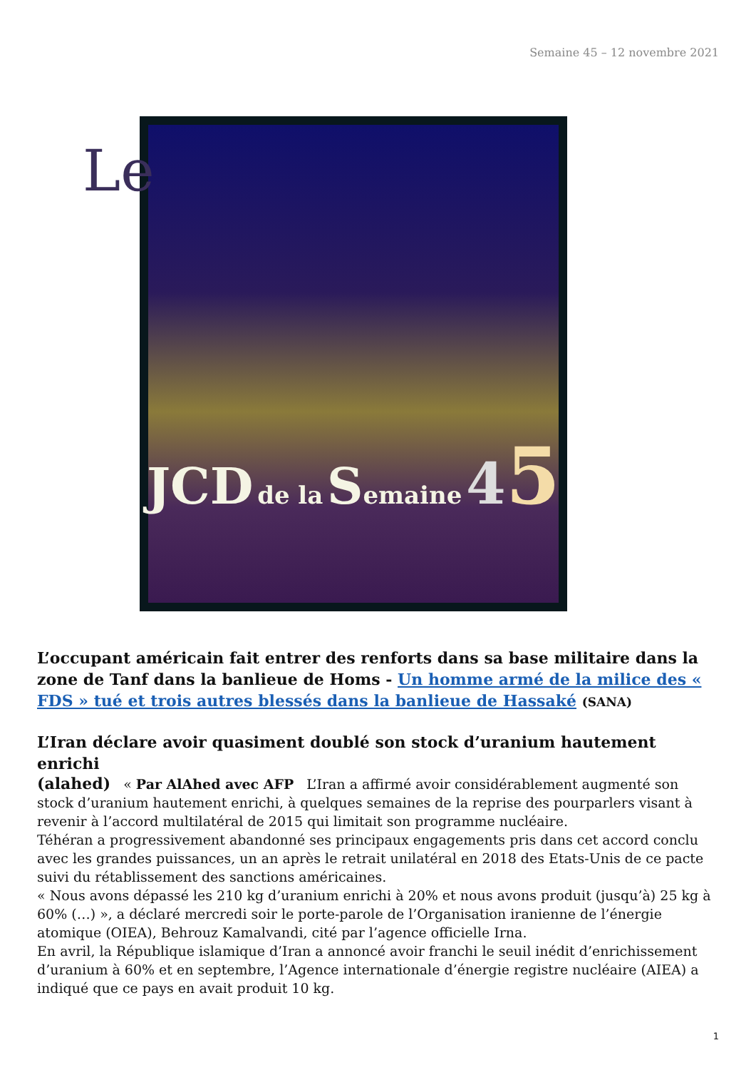Semaine 45 – 12 novembre 2021
Le
JCD de la Semaine 45
L’occupant américain fait entrer des renforts dans sa base militaire dans la zone de Tanf dans la banlieue de Homs - Un homme armé de la milice des « FDS » tué et trois autres blessés dans la banlieue de Hassaké (SANA)
L’Iran déclare avoir quasiment doublé son stock d’uranium hautement enrichi
(alahed) « Par AlAhed avec AFP L’Iran a affirmé avoir considérablement augmenté son stock d’uranium hautement enrichi, à quelques semaines de la reprise des pourparlers visant à revenir à l’accord multilatéral de 2015 qui limitait son programme nucléaire.
Téhéran a progressivement abandonné ses principaux engagements pris dans cet accord conclu avec les grandes puissances, un an après le retrait unilatéral en 2018 des Etats-Unis de ce pacte suivi du rétablissement des sanctions américaines.
« Nous avons dépassé les 210 kg d’uranium enrichi à 20% et nous avons produit (jusqu’à) 25 kg à 60% (…) », a déclaré mercredi soir le porte-parole de l’Organisation iranienne de l’énergie atomique (OIEA), Behrouz Kamalvandi, cité par l’agence officielle Irna.
En avril, la République islamique d’Iran a annoncé avoir franchi le seuil inédit d’enrichissement d’uranium à 60% et en septembre, l’Agence internationale d’énergie registre nucléaire (AIEA) a indiqué que ce pays en avait produit 10 kg.
1